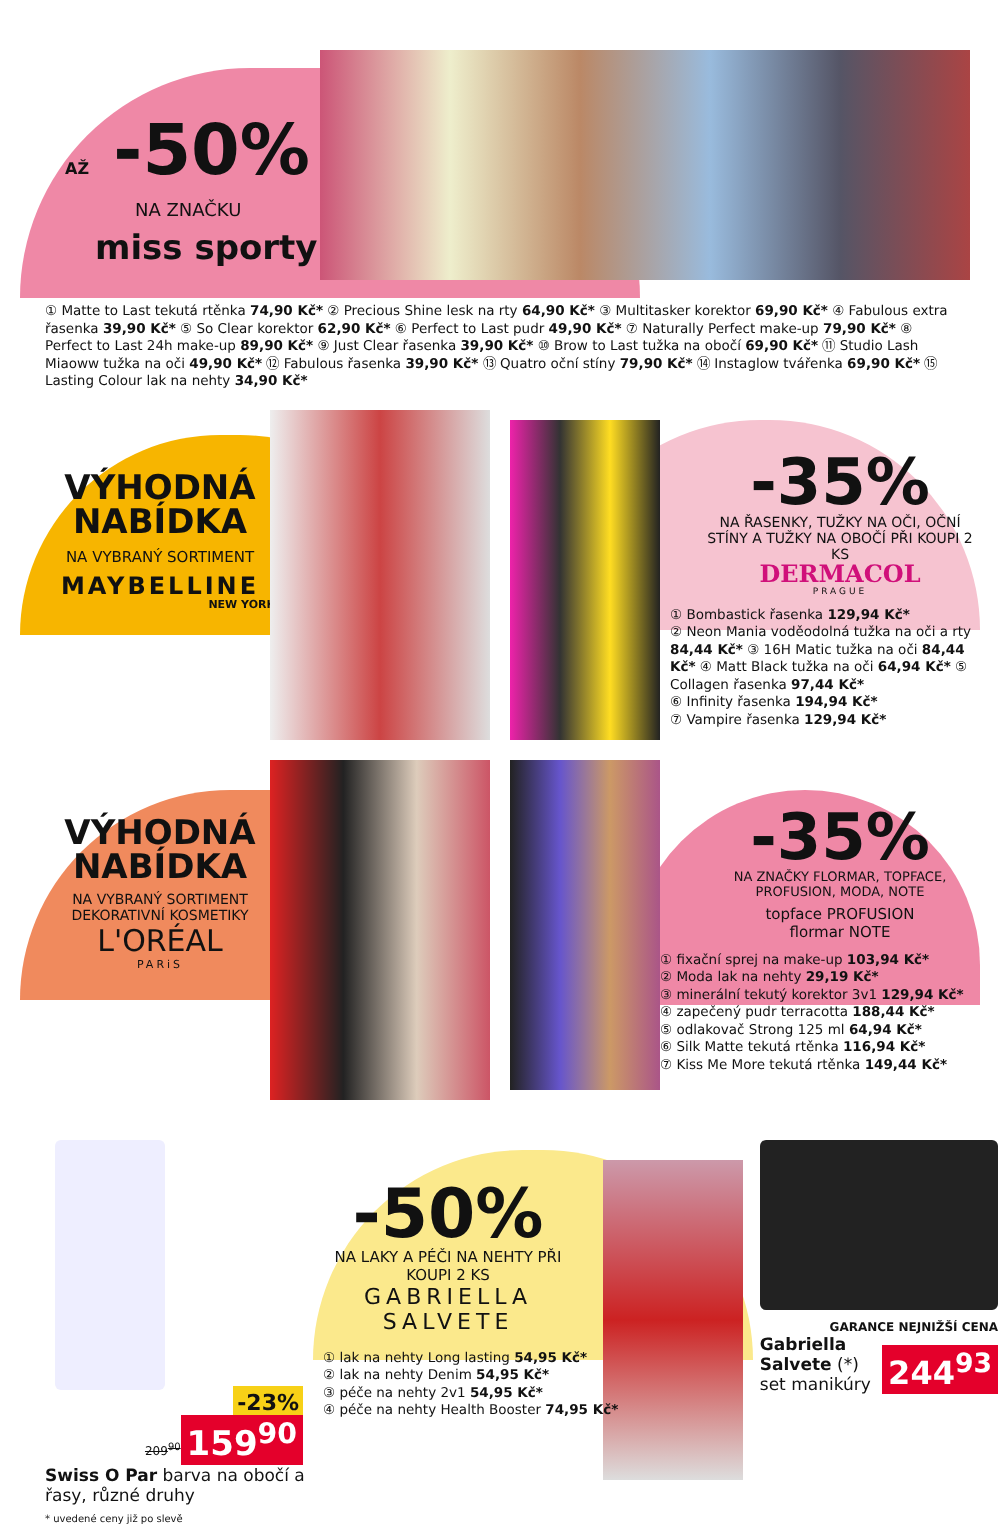AŽ -50%
NA ZNAČKU
miss sporty
① Matte to Last tekutá rtěnka 74,90 Kč* ② Precious Shine lesk na rty 64,90 Kč* ③ Multitasker korektor 69,90 Kč* ④ Fabulous extra řasenka 39,90 Kč* ⑤ So Clear korektor 62,90 Kč* ⑥ Perfect to Last pudr 49,90 Kč* ⑦ Naturally Perfect make-up 79,90 Kč* ⑧ Perfect to Last 24h make-up 89,90 Kč* ⑨ Just Clear řasenka 39,90 Kč* ⑩ Brow to Last tužka na obočí 69,90 Kč* ⑪ Studio Lash Miaoww tužka na oči 49,90 Kč* ⑫ Fabulous řasenka 39,90 Kč* ⑬ Quatro oční stíny 79,90 Kč* ⑭ Instaglow tvářenka 69,90 Kč* ⑮ Lasting Colour lak na nehty 34,90 Kč*
VÝHODNÁ NABÍDKA
NA VYBRANÝ SORTIMENT
MAYBELLINE
NEW YORK
-35%
NA ŘASENKY, TUŽKY NA OČI, OČNÍ STÍNY A TUŽKY NA OBOČÍ PŘI KOUPI 2 KS
DERMACOL
PRAGUE
① Bombastick řasenka 129,94 Kč*
② Neon Mania voděodolná tužka na oči a rty 84,44 Kč* ③ 16H Matic tužka na oči 84,44 Kč* ④ Matt Black tužka na oči 64,94 Kč* ⑤ Collagen řasenka 97,44 Kč*
⑥ Infinity řasenka 194,94 Kč*
⑦ Vampire řasenka 129,94 Kč*
VÝHODNÁ NABÍDKA
NA VYBRANÝ SORTIMENT DEKORATIVNÍ KOSMETIKY
L'ORÉAL
PARiS
-35%
NA ZNAČKY FLORMAR, TOPFACE, PROFUSION, MODA, NOTE
topface PROFUSION
flormar NOTE
① fixační sprej na make-up 103,94 Kč*
② Moda lak na nehty 29,19 Kč*
③ minerální tekutý korektor 3v1 129,94 Kč*
④ zapečený pudr terracotta 188,44 Kč*
⑤ odlakovač Strong 125 ml 64,94 Kč*
⑥ Silk Matte tekutá rtěnka 116,94 Kč*
⑦ Kiss Me More tekutá rtěnka 149,44 Kč*
-23%
209<sup>90</sup>
159<sup>90</sup>
Swiss O Par barva na obočí a řasy, různé druhy
* uvedené ceny již po slevě
-50%
NA LAKY A PÉČI NA NEHTY PŘI KOUPI 2 KS
GABRIELLA
SALVETE
① lak na nehty Long lasting 54,95 Kč*
② lak na nehty Denim 54,95 Kč*
③ péče na nehty 2v1 54,95 Kč*
④ péče na nehty Health Booster 74,95 Kč*
GARANCE NEJNIŽŠÍ CENA
Gabriella Salvete (*) set manikúry
244<sup>93</sup>